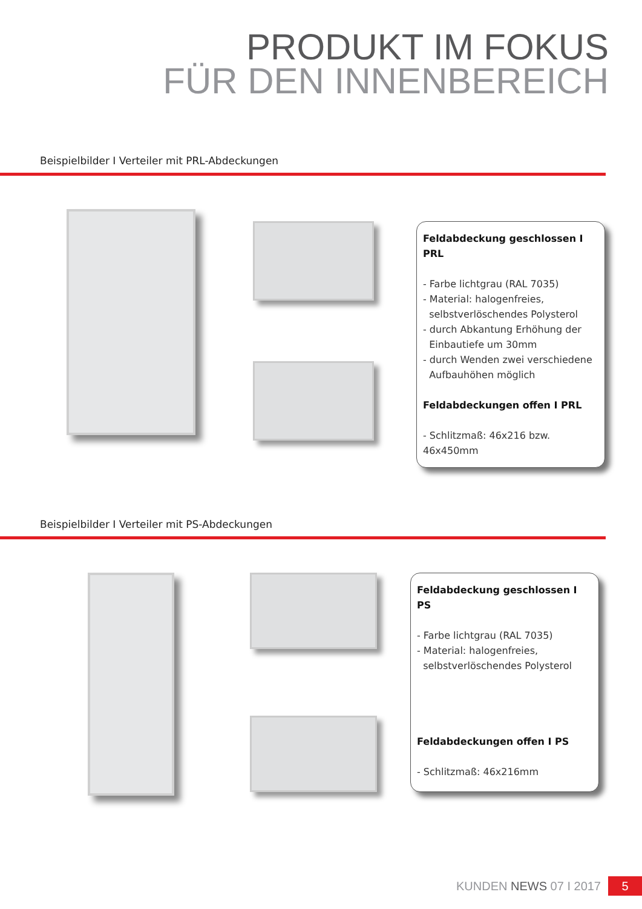PRODUKT IM FOKUS
FÜR DEN INNENBEREICH
Beispielbilder I Verteiler mit PRL-Abdeckungen
Feldabdeckung geschlossen I PRL
- Farbe lichtgrau (RAL 7035)
- Material: halogenfreies,
selbstverlöschendes Polysterol
- durch Abkantung Erhöhung der
Einbautiefe um 30mm
- durch Wenden zwei verschiedene
Aufbauhöhen möglich
Feldabdeckungen offen I PRL
- Schlitzmaß: 46x216 bzw. 46x450mm
Beispielbilder I Verteiler mit PS-Abdeckungen
Feldabdeckung geschlossen I PS
- Farbe lichtgrau (RAL 7035)
- Material: halogenfreies,
selbstverlöschendes Polysterol
Feldabdeckungen offen I PS
- Schlitzmaß: 46x216mm
KUNDEN NEWS 07 I 2017 5